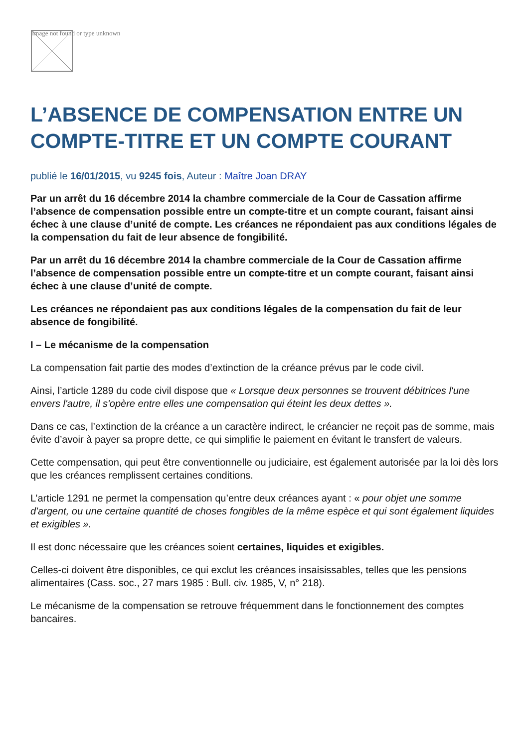Image not found or type unknown
L’ABSENCE DE COMPENSATION ENTRE UN COMPTE-TITRE ET UN COMPTE COURANT
publié le 16/01/2015, vu 9245 fois, Auteur : Maître Joan DRAY
Par un arrêt du 16 décembre 2014 la chambre commerciale de la Cour de Cassation affirme l’absence de compensation possible entre un compte-titre et un compte courant, faisant ainsi échec à une clause d’unité de compte. Les créances ne répondaient pas aux conditions légales de la compensation du fait de leur absence de fongibilité.
Par un arrêt du 16 décembre 2014 la chambre commerciale de la Cour de Cassation affirme l’absence de compensation possible entre un compte-titre et un compte courant, faisant ainsi échec à une clause d’unité de compte.
Les créances ne répondaient pas aux conditions légales de la compensation du fait de leur absence de fongibilité.
I – Le mécanisme de la compensation
La compensation fait partie des modes d’extinction de la créance prévus par le code civil.
Ainsi, l’article 1289 du code civil dispose que « Lorsque deux personnes se trouvent débitrices l'une envers l'autre, il s'opère entre elles une compensation qui éteint les deux dettes ».
Dans ce cas, l’extinction de la créance a un caractère indirect, le créancier ne reçoit pas de somme, mais évite d’avoir à payer sa propre dette, ce qui simplifie le paiement en évitant le transfert de valeurs.
Cette compensation, qui peut être conventionnelle ou judiciaire, est également autorisée par la loi dès lors que les créances remplissent certaines conditions.
L’article 1291 ne permet la compensation qu’entre deux créances ayant : « pour objet une somme d'argent, ou une certaine quantité de choses fongibles de la même espèce et qui sont également liquides et exigibles ».
Il est donc nécessaire que les créances soient certaines, liquides et exigibles.
Celles-ci doivent être disponibles, ce qui exclut les créances insaisissables, telles que les pensions alimentaires (Cass. soc., 27 mars 1985 : Bull. civ. 1985, V, n° 218).
Le mécanisme de la compensation se retrouve fréquemment dans le fonctionnement des comptes bancaires.